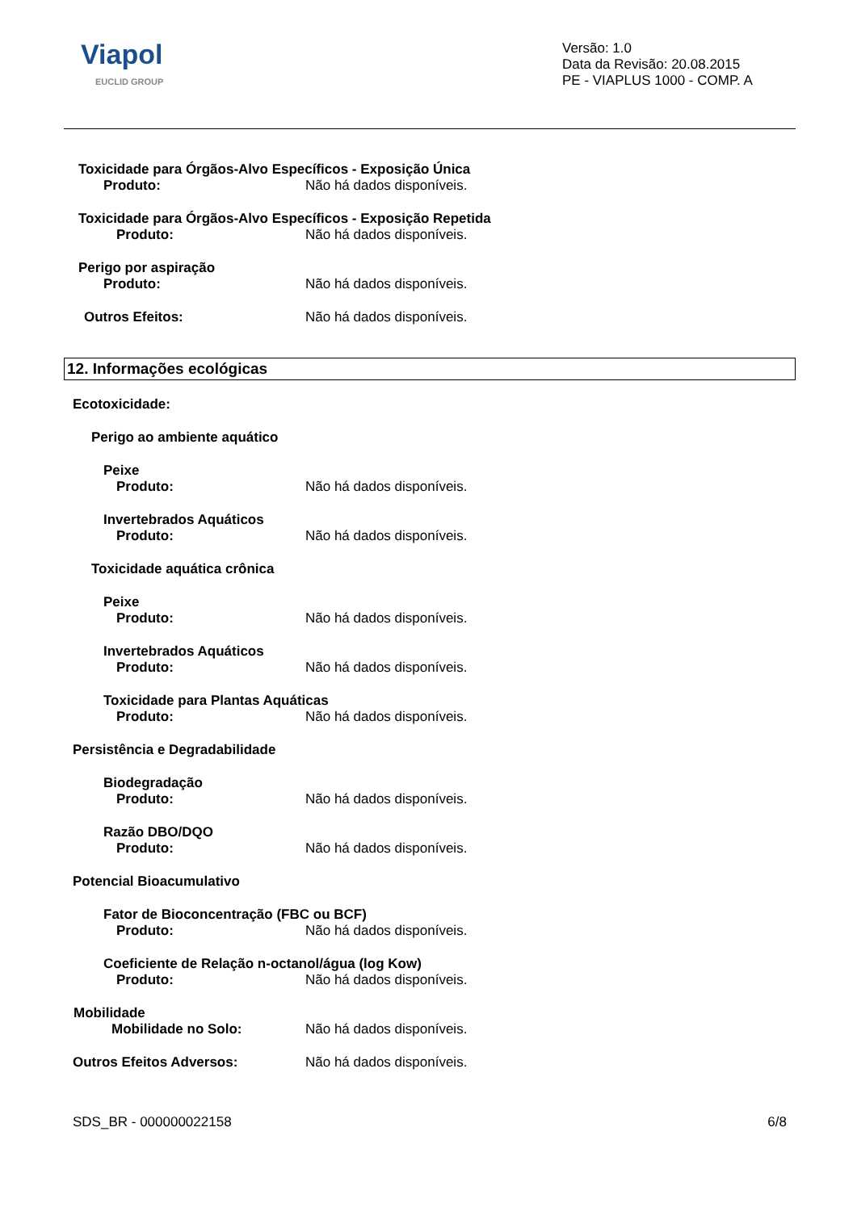Viapol
EUCLID GROUP
Versão: 1.0
Data da Revisão: 20.08.2015
PE - VIAPLUS 1000 - COMP. A
Toxicidade para Órgãos-Alvo Específicos - Exposição Única
Produto: Não há dados disponíveis.
Toxicidade para Órgãos-Alvo Específicos - Exposição Repetida
Produto: Não há dados disponíveis.
Perigo por aspiração
Produto: Não há dados disponíveis.
Outros Efeitos: Não há dados disponíveis.
12. Informações ecológicas
Ecotoxicidade:
Perigo ao ambiente aquático
Peixe
Produto: Não há dados disponíveis.
Invertebrados Aquáticos
Produto: Não há dados disponíveis.
Toxicidade aquática crônica
Peixe
Produto: Não há dados disponíveis.
Invertebrados Aquáticos
Produto: Não há dados disponíveis.
Toxicidade para Plantas Aquáticas
Produto: Não há dados disponíveis.
Persistência e Degradabilidade
Biodegradação
Produto: Não há dados disponíveis.
Razão DBO/DQO
Produto: Não há dados disponíveis.
Potencial Bioacumulativo
Fator de Bioconcentração (FBC ou BCF)
Produto: Não há dados disponíveis.
Coeficiente de Relação n-octanol/água (log Kow)
Produto: Não há dados disponíveis.
Mobilidade
Mobilidade no Solo: Não há dados disponíveis.
Outros Efeitos Adversos: Não há dados disponíveis.
SDS_BR - 000000022158 6/8